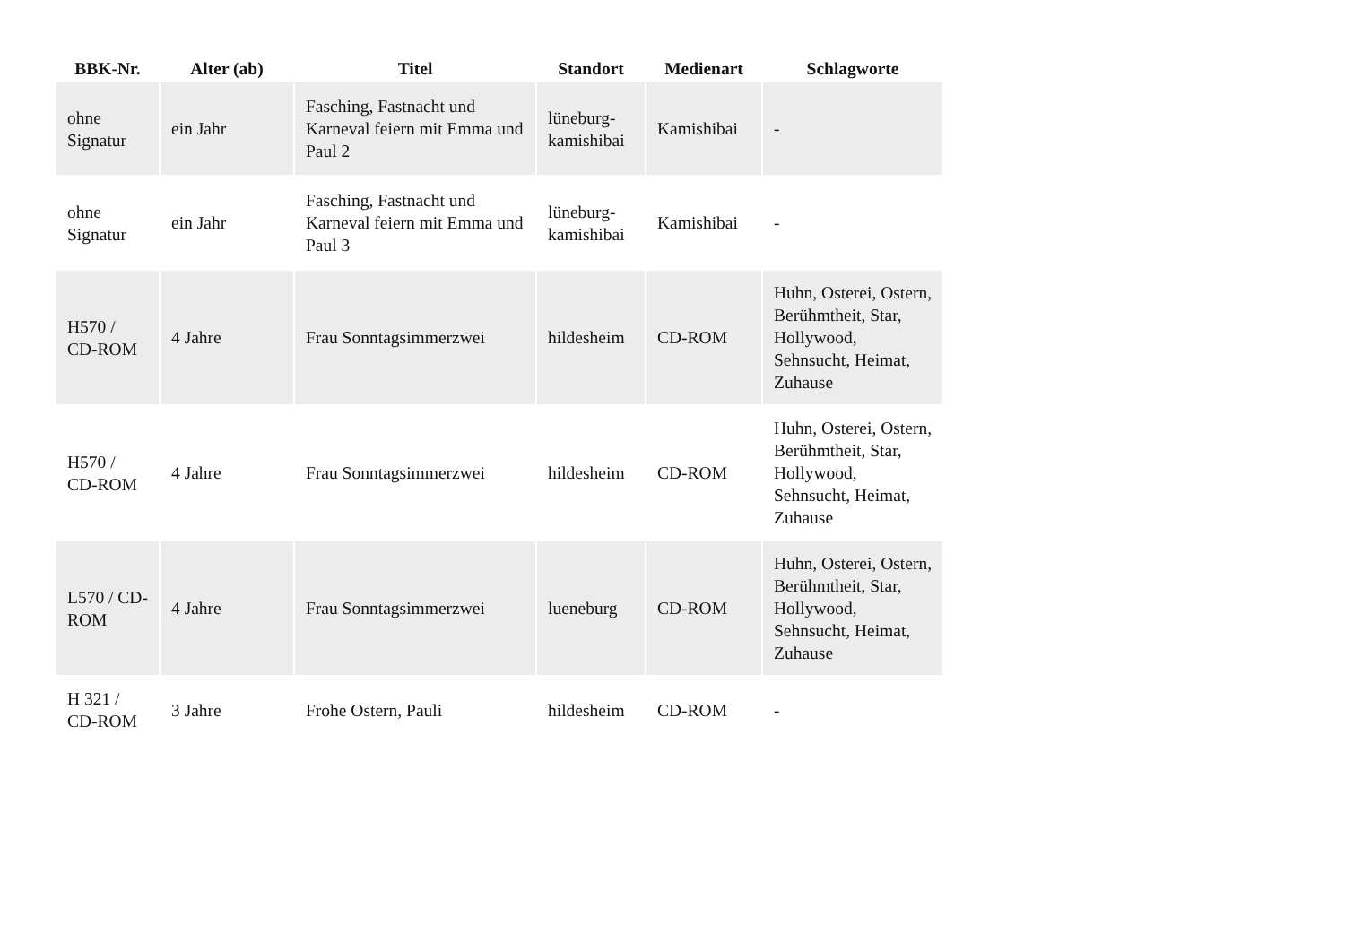| BBK-Nr. | Alter (ab) | Titel | Standort | Medienart | Schlagworte |
| --- | --- | --- | --- | --- | --- |
| ohne Signatur | ein Jahr | Fasching, Fastnacht und Karneval feiern mit Emma und Paul 2 | lüneburg-kamishibai | Kamishibai | - |
| ohne Signatur | ein Jahr | Fasching, Fastnacht und Karneval feiern mit Emma und Paul 3 | lüneburg-kamishibai | Kamishibai | - |
| H570 / CD-ROM | 4 Jahre | Frau Sonntagsimmerzwei | hildesheim | CD-ROM | Huhn, Osterei, Ostern, Berühmtheit, Star, Hollywood, Sehnsucht, Heimat, Zuhause |
| H570 / CD-ROM | 4 Jahre | Frau Sonntagsimmerzwei | hildesheim | CD-ROM | Huhn, Osterei, Ostern, Berühmtheit, Star, Hollywood, Sehnsucht, Heimat, Zuhause |
| L570 / CD-ROM | 4 Jahre | Frau Sonntagsimmerzwei | lueneburg | CD-ROM | Huhn, Osterei, Ostern, Berühmtheit, Star, Hollywood, Sehnsucht, Heimat, Zuhause |
| H 321 / CD-ROM | 3 Jahre | Frohe Ostern, Pauli | hildesheim | CD-ROM | - |